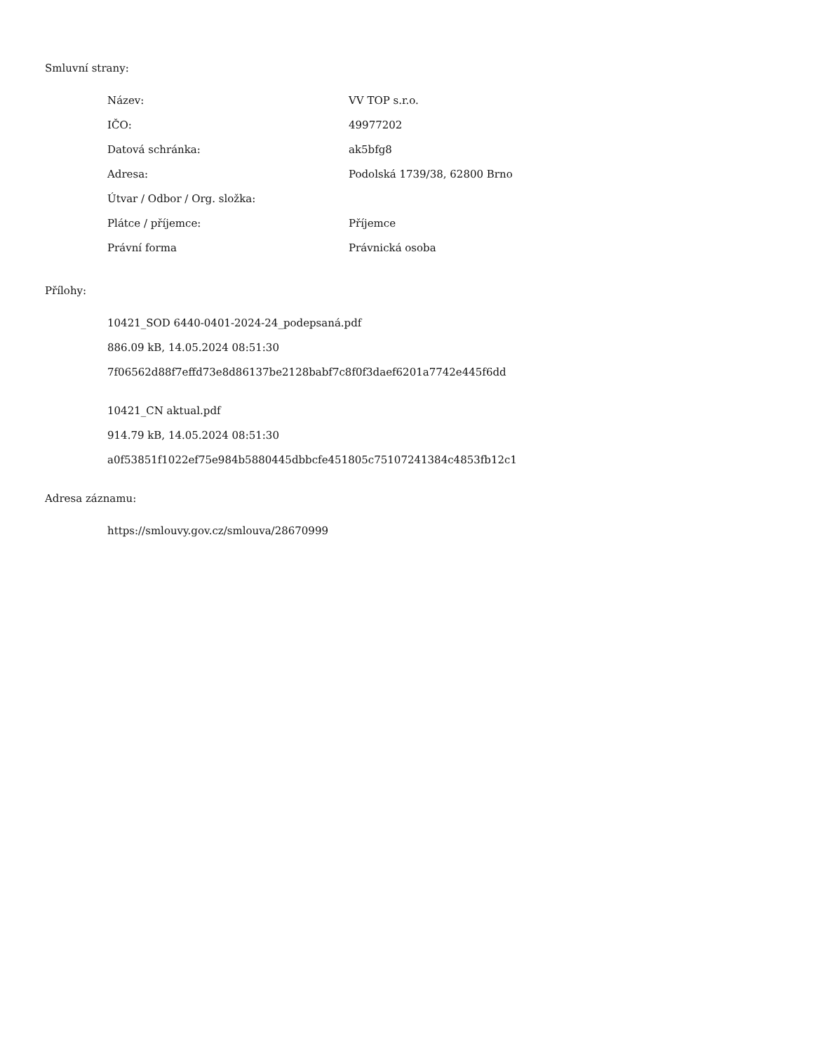Smluvní strany:
| Název: | VV TOP s.r.o. |
| IČO: | 49977202 |
| Datová schránka: | ak5bfg8 |
| Adresa: | Podolská 1739/38, 62800 Brno |
| Útvar / Odbor / Org. složka: | |
| Plátce / příjemce: | Příjemce |
| Právní forma | Právnická osoba |
Přílohy:
10421_SOD 6440-0401-2024-24_podepsaná.pdf
886.09 kB, 14.05.2024 08:51:30
7f06562d88f7effd73e8d86137be2128babf7c8f0f3daef6201a7742e445f6dd
10421_CN aktual.pdf
914.79 kB, 14.05.2024 08:51:30
a0f53851f1022ef75e984b5880445dbbcfe451805c75107241384c4853fb12c1
Adresa záznamu:
https://smlouvy.gov.cz/smlouva/28670999